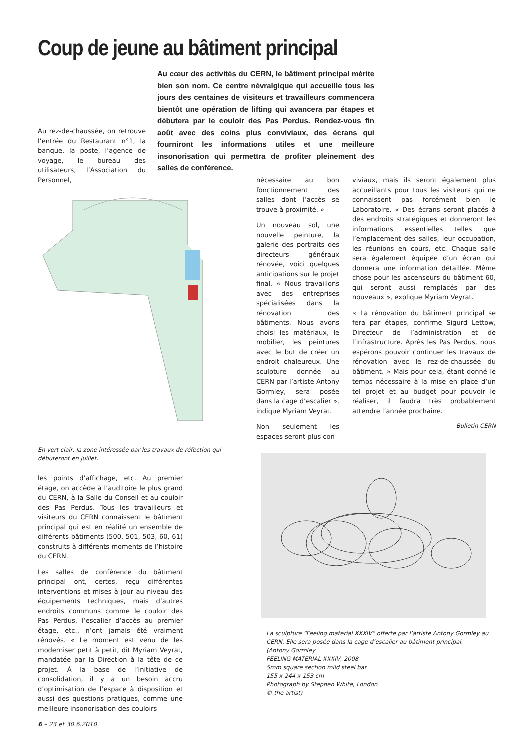Coup de jeune au bâtiment principal
Au cœur des activités du CERN, le bâtiment principal mérite bien son nom. Ce centre névralgique qui accueille tous les jours des centaines de visiteurs et travailleurs commencera bientôt une opération de lifting qui avancera par étapes et débutera par le couloir des Pas Perdus. Rendez-vous fin août avec des coins plus conviviaux, des écrans qui fourniront les informations utiles et une meilleure insonorisation qui permettra de profiter pleinement des salles de conférence.
Au rez-de-chaussée, on retrouve l’entrée du Restaurant n°1, la banque, la poste, l’agence de voyage, le bureau des utilisateurs, l’Association du Personnel,
En vert clair, la zone intéressée par les travaux de réfection qui débuteront en juillet.
nécessaire au bon fonctionnement des salles dont l’accès se trouve à proximité. »
Un nouveau sol, une nouvelle peinture, la galerie des portraits des directeurs généraux rénovée, voici quelques anticipations sur le projet final. « Nous travaillons avec des entreprises spécialisées dans la rénovation des bâtiments. Nous avons choisi les matériaux, le mobilier, les peintures avec le but de créer un endroit chaleureux. Une sculpture donnée au CERN par l’artiste Antony Gormley, sera posée dans la cage d’escalier », indique Myriam Veyrat.
Non seulement les espaces seront plus con-
viviaux, mais ils seront également plus accueillants pour tous les visiteurs qui ne connaissent pas forcément bien le Laboratoire. « Des écrans seront placés à des endroits stratégiques et donneront les informations essentielles telles que l’emplacement des salles, leur occupation, les réunions en cours, etc. Chaque salle sera également équipée d’un écran qui donnera une information détaillée. Même chose pour les ascenseurs du bâtiment 60, qui seront aussi remplacés par des nouveaux », explique Myriam Veyrat.
« La rénovation du bâtiment principal se fera par étapes, confirme Sigurd Lettow, Directeur de l’administration et de l’infrastructure. Après les Pas Perdus, nous espérons pouvoir continuer les travaux de rénovation avec le rez-de-chaussée du bâtiment. » Mais pour cela, étant donné le temps nécessaire à la mise en place d’un tel projet et au budget pour pouvoir le réaliser, il faudra très probablement attendre l’année prochaine.
Bulletin CERN
les points d’affichage, etc. Au premier étage, on accède à l’auditoire le plus grand du CERN, à la Salle du Conseil et au couloir des Pas Perdus. Tous les travailleurs et visiteurs du CERN connaissent le bâtiment principal qui est en réalité un ensemble de différents bâtiments (500, 501, 503, 60, 61) construits à différents moments de l’histoire du CERN.
Les salles de conférence du bâtiment principal ont, certes, reçu différentes interventions et mises à jour au niveau des équipements techniques, mais d’autres endroits communs comme le couloir des Pas Perdus, l’escalier d’accès au premier étage, etc., n’ont jamais été vraiment rénovés. « Le moment est venu de les moderniser petit à petit, dit Myriam Veyrat, mandatée par la Direction à la tête de ce projet. À la base de l’initiative de consolidation, il y a un besoin accru d’optimisation de l’espace à disposition et aussi des questions pratiques, comme une meilleure insonorisation des couloirs
La sculpture “Feeling material XXXIV” offerte par l’artiste Antony Gormley au CERN. Elle sera posée dans la cage d’escalier au bâtiment principal.
(Antony Gormley
FEELING MATERIAL XXXIV, 2008
5mm square section mild steel bar
155 x 244 x 153 cm
Photograph by Stephen White, London
© the artist)
6 – 23 et 30.6.2010